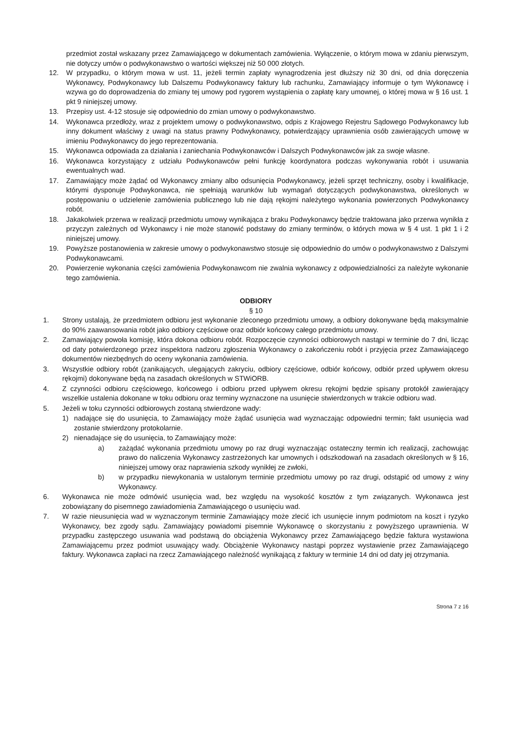przedmiot został wskazany przez Zamawiającego w dokumentach zamówienia. Wyłączenie, o którym mowa w zdaniu pierwszym, nie dotyczy umów o podwykonawstwo o wartości większej niż 50 000 złotych.
12. W przypadku, o którym mowa w ust. 11, jeżeli termin zapłaty wynagrodzenia jest dłuższy niż 30 dni, od dnia doręczenia Wykonawcy, Podwykonawcy lub Dalszemu Podwykonawcy faktury lub rachunku, Zamawiający informuje o tym Wykonawcę i wzywa go do doprowadzenia do zmiany tej umowy pod rygorem wystąpienia o zapłatę kary umownej, o której mowa w § 16 ust. 1 pkt 9 niniejszej umowy.
13. Przepisy ust. 4-12 stosuje się odpowiednio do zmian umowy o podwykonawstwo.
14. Wykonawca przedłoży, wraz z projektem umowy o podwykonawstwo, odpis z Krajowego Rejestru Sądowego Podwykonawcy lub inny dokument właściwy z uwagi na status prawny Podwykonawcy, potwierdzający uprawnienia osób zawierających umowę w imieniu Podwykonawcy do jego reprezentowania.
15. Wykonawca odpowiada za działania i zaniechania Podwykonawców i Dalszych Podwykonawców jak za swoje własne.
16. Wykonawca korzystający z udziału Podwykonawców pełni funkcję koordynatora podczas wykonywania robót i usuwania ewentualnych wad.
17. Zamawiający może żądać od Wykonawcy zmiany albo odsunięcia Podwykonawcy, jeżeli sprzęt techniczny, osoby i kwalifikacje, którymi dysponuje Podwykonawca, nie spełniają warunków lub wymagań dotyczących podwykonawstwa, określonych w postępowaniu o udzielenie zamówienia publicznego lub nie dają rękojmi należytego wykonania powierzonych Podwykonawcy robót.
18. Jakakolwiek przerwa w realizacji przedmiotu umowy wynikająca z braku Podwykonawcy będzie traktowana jako przerwa wynikła z przyczyn zależnych od Wykonawcy i nie może stanowić podstawy do zmiany terminów, o których mowa w § 4 ust. 1 pkt 1 i 2 niniejszej umowy.
19. Powyższe postanowienia w zakresie umowy o podwykonawstwo stosuje się odpowiednio do umów o podwykonawstwo z Dalszymi Podwykonawcami.
20. Powierzenie wykonania części zamówienia Podwykonawcom nie zwalnia wykonawcy z odpowiedzialności za należyte wykonanie tego zamówienia.
ODBIORY
§ 10
1. Strony ustalają, że przedmiotem odbioru jest wykonanie zleconego przedmiotu umowy, a odbiory dokonywane będą maksymalnie do 90% zaawansowania robót jako odbiory częściowe oraz odbiór końcowy całego przedmiotu umowy.
2. Zamawiający powoła komisję, która dokona odbioru robót. Rozpoczęcie czynności odbiorowych nastąpi w terminie do 7 dni, licząc od daty potwierdzonego przez inspektora nadzoru zgłoszenia Wykonawcy o zakończeniu robót i przyjęcia przez Zamawiającego dokumentów niezbędnych do oceny wykonania zamówienia.
3. Wszystkie odbiory robót (zanikających, ulegających zakryciu, odbiory częściowe, odbiór końcowy, odbiór przed upływem okresu rękojmi) dokonywane będą na zasadach określonych w STWiORB.
4. Z czynności odbioru częściowego, końcowego i odbioru przed upływem okresu rękojmi będzie spisany protokół zawierający wszelkie ustalenia dokonane w toku odbioru oraz terminy wyznaczone na usunięcie stwierdzonych w trakcie odbioru wad.
5. Jeżeli w toku czynności odbiorowych zostaną stwierdzone wady:
1) nadające się do usunięcia, to Zamawiający może żądać usunięcia wad wyznaczając odpowiedni termin; fakt usunięcia wad zostanie stwierdzony protokolarnie.
2) nienadające się do usunięcia, to Zamawiający może:
a) zażądać wykonania przedmiotu umowy po raz drugi wyznaczając ostateczny termin ich realizacji, zachowując prawo do naliczenia Wykonawcy zastrzeżonych kar umownych i odszkodowań na zasadach określonych w § 16, niniejszej umowy oraz naprawienia szkody wynikłej ze zwłoki,
b) w przypadku niewykonania w ustalonym terminie przedmiotu umowy po raz drugi, odstąpić od umowy z winy Wykonawcy.
6. Wykonawca nie może odmówić usunięcia wad, bez względu na wysokość kosztów z tym związanych. Wykonawca jest zobowiązany do pisemnego zawiadomienia Zamawiającego o usunięciu wad.
7. W razie nieusunięcia wad w wyznaczonym terminie Zamawiający może zlecić ich usunięcie innym podmiotom na koszt i ryzyko Wykonawcy, bez zgody sądu. Zamawiający powiadomi pisemnie Wykonawcę o skorzystaniu z powyższego uprawnienia. W przypadku zastępczego usuwania wad podstawą do obciążenia Wykonawcy przez Zamawiającego będzie faktura wystawiona Zamawiającemu przez podmiot usuwający wady. Obciążenie Wykonawcy nastąpi poprzez wystawienie przez Zamawiającego faktury. Wykonawca zapłaci na rzecz Zamawiającego należność wynikającą z faktury w terminie 14 dni od daty jej otrzymania.
Strona 7 z 16